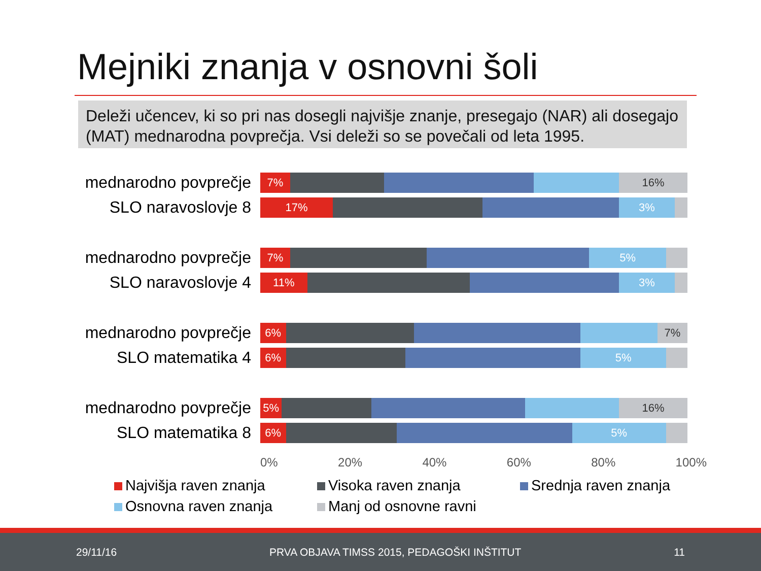Mejniki znanja v osnovni šoli
Deleži učencev, ki so pri nas dosegli najvišje znanje, presegajo (NAR) ali dosegajo (MAT) mednarodna povprečja. Vsi deleži so se povečali od leta 1995.
mednarodno povprečje
7% 16%
SLO naravoslovje 8
17% 3%
mednarodno povprečje
7% 5%
SLO naravoslovje 4
11% 3%
mednarodno povprečje
6% 7%
SLO matematika 4
6% 5%
mednarodno povprečje
5% 16%
SLO matematika 8
6% 5%
0% 20% 40% 60% 80% 100%
Najvišja raven znanja
Visoka raven znanja
Srednja raven znanja
Osnovna raven znanja
Manj od osnovne ravni
29/11/16 PRVA OBJAVA TIMSS 2015, PEDAGOŠKI INŠTITUT 11